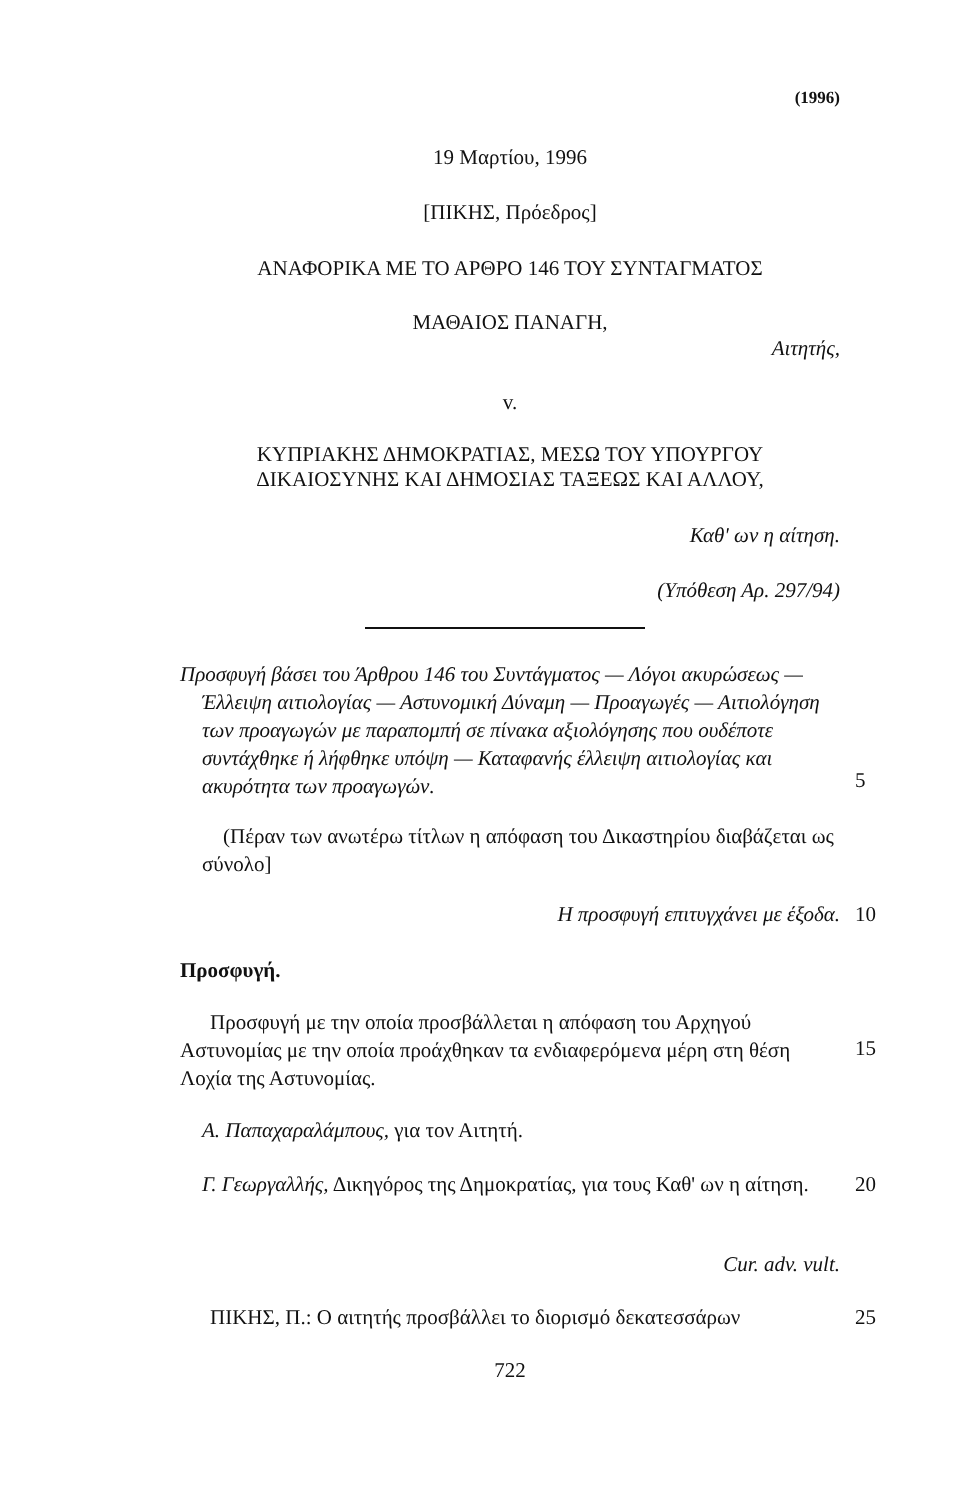(1996)
19 Μαρτίου, 1996
[ΠΙΚΗΣ, Πρόεδρος]
ΑΝΑΦΟΡΙΚΑ ΜΕ ΤΟ ΑΡΘΡΟ 146 ΤΟΥ ΣΥΝΤΑΓΜΑΤΟΣ
ΜΑΘΑΙΟΣ ΠΑΝΑΓΗ,
Αιτητής,
v.
ΚΥΠΡΙΑΚΗΣ ΔΗΜΟΚΡΑΤΙΑΣ, ΜΕΣΩ ΤΟΥ ΥΠΟΥΡΓΟΥ
ΔΙΚΑΙΟΣΥΝΗΣ ΚΑΙ ΔΗΜΟΣΙΑΣ ΤΑΞΕΩΣ ΚΑΙ ΑΛΛΟΥ,
Καθ' ων η αίτηση.
(Υπόθεση Αρ. 297/94)
Προσφυγή βάσει του Άρθρου 146 του Συντάγματος — Λόγοι ακυρώσεως — Έλλειψη αιτιολογίας — Αστυνομική Δύναμη — Προαγωγές — Αιτιολόγηση των προαγωγών με παραπομπή σε πίνακα αξιολόγησης που ουδέποτε συντάχθηκε ή λήφθηκε υπόψη — Καταφανής έλλειψη αιτιολογίας και ακυρότητα των προαγωγών.
5
(Πέραν των ανωτέρω τίτλων η απόφαση του Δικαστηρίου διαβάζεται ως σύνολο]
Η προσφυγή επιτυγχάνει με έξοδα. 10
Προσφυγή.
Προσφυγή με την οποία προσβάλλεται η απόφαση του Αρχηγού Αστυνομίας με την οποία προάχθηκαν τα ενδιαφερόμενα μέρη στη θέση Λοχία της Αστυνομίας.
15
Α. Παπαχαραλάμπους, για τον Αιτητή.
Γ. Γεωργαλλής, Δικηγόρος της Δημοκρατίας, για τους Καθ' ων η αίτηση.
20
Cur. adv. vult.
ΠΙΚΗΣ, Π.: Ο αιτητής προσβάλλει το διορισμό δεκατεσσάρων
25
722